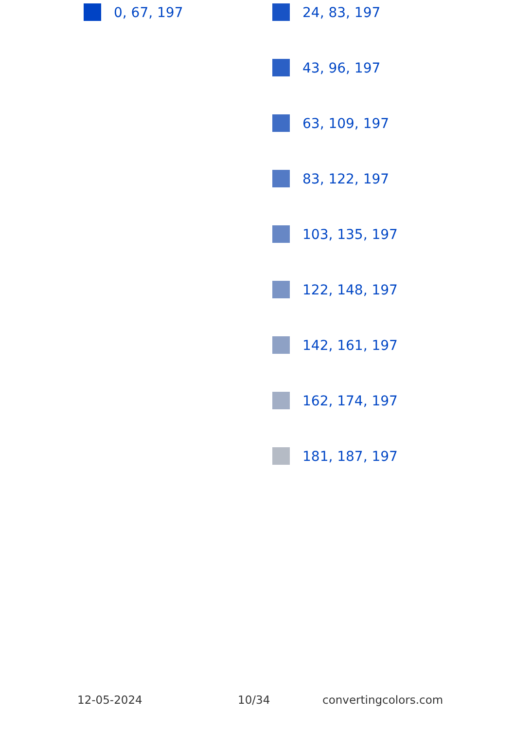0, 67, 197 24, 83, 197
43, 96, 197
63, 109, 197
83, 122, 197
103, 135, 197
122, 148, 197
142, 161, 197
162, 174, 197
181, 187, 197
12-05-2024 10/34 convertingcolors.com